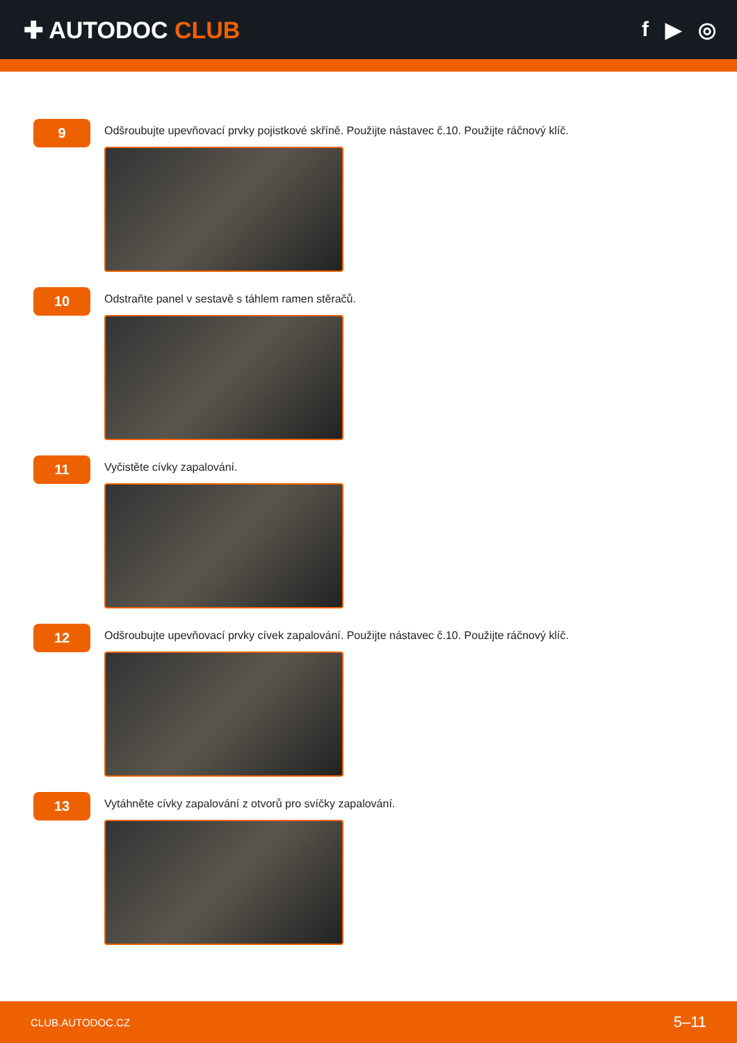✚ AUTODOC CLUB f ▶ ◎
9
Odšroubujte upevňovací prvky pojistkové skříně. Použijte nástavec č.10. Použijte ráčnový klíč.
10
Odstraňte panel v sestavě s táhlem ramen stěračů.
11
Vyčistěte cívky zapalování.
12
Odšroubujte upevňovací prvky cívek zapalování. Použijte nástavec č.10. Použijte ráčnový klíč.
13
Vytáhněte cívky zapalování z otvorů pro svíčky zapalování.
CLUB.AUTODOC.CZ 5–11